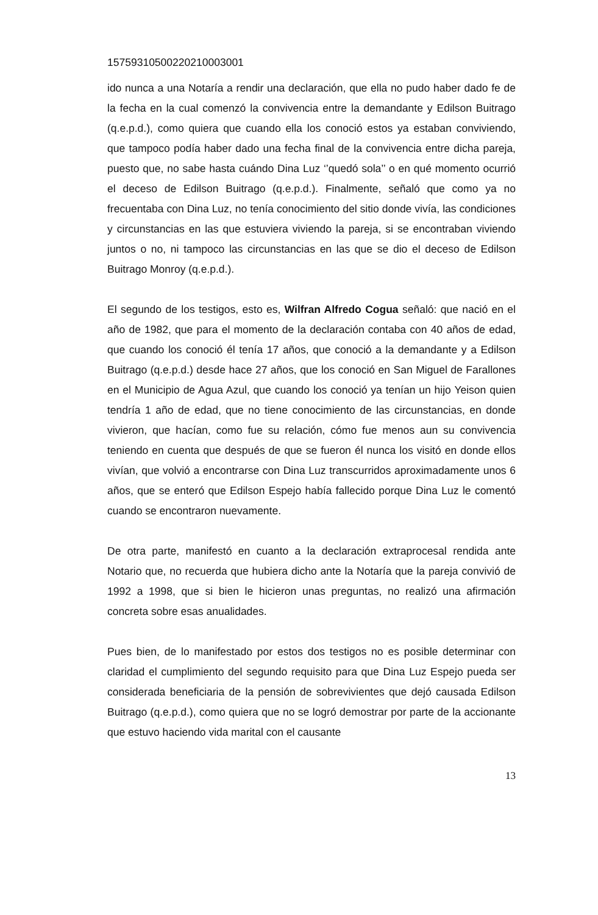15759310500220210003001
ido nunca a una Notaría a rendir una declaración, que ella no pudo haber dado fe de la fecha en la cual comenzó la convivencia entre la demandante y Edilson Buitrago (q.e.p.d.), como quiera que cuando ella los conoció estos ya estaban conviviendo, que tampoco podía haber dado una fecha final de la convivencia entre dicha pareja, puesto que, no sabe hasta cuándo Dina Luz ‘’quedó sola’’ o en qué momento ocurrió el deceso de Edilson Buitrago (q.e.p.d.). Finalmente, señaló que como ya no frecuentaba con Dina Luz, no tenía conocimiento del sitio donde vivía, las condiciones y circunstancias en las que estuviera viviendo la pareja, si se encontraban viviendo juntos o no, ni tampoco las circunstancias en las que se dio el deceso de Edilson Buitrago Monroy (q.e.p.d.).
El segundo de los testigos, esto es, Wilfran Alfredo Cogua señaló: que nació en el año de 1982, que para el momento de la declaración contaba con 40 años de edad, que cuando los conoció él tenía 17 años, que conoció a la demandante y a Edilson Buitrago (q.e.p.d.) desde hace 27 años, que los conoció en San Miguel de Farallones en el Municipio de Agua Azul, que cuando los conoció ya tenían un hijo Yeison quien tendría 1 año de edad, que no tiene conocimiento de las circunstancias, en donde vivieron, que hacían, como fue su relación, cómo fue menos aun su convivencia teniendo en cuenta que después de que se fueron él nunca los visitó en donde ellos vivían, que volvió a encontrarse con Dina Luz transcurridos aproximadamente unos 6 años, que se enteró que Edilson Espejo había fallecido porque Dina Luz le comentó cuando se encontraron nuevamente.
De otra parte, manifestó en cuanto a la declaración extraprocesal rendida ante Notario que, no recuerda que hubiera dicho ante la Notaría que la pareja convivió de 1992 a 1998, que si bien le hicieron unas preguntas, no realizó una afirmación concreta sobre esas anualidades.
Pues bien, de lo manifestado por estos dos testigos no es posible determinar con claridad el cumplimiento del segundo requisito para que Dina Luz Espejo pueda ser considerada beneficiaria de la pensión de sobrevivientes que dejó causada Edilson Buitrago (q.e.p.d.), como quiera que no se logró demostrar por parte de la accionante que estuvo haciendo vida marital con el causante
13